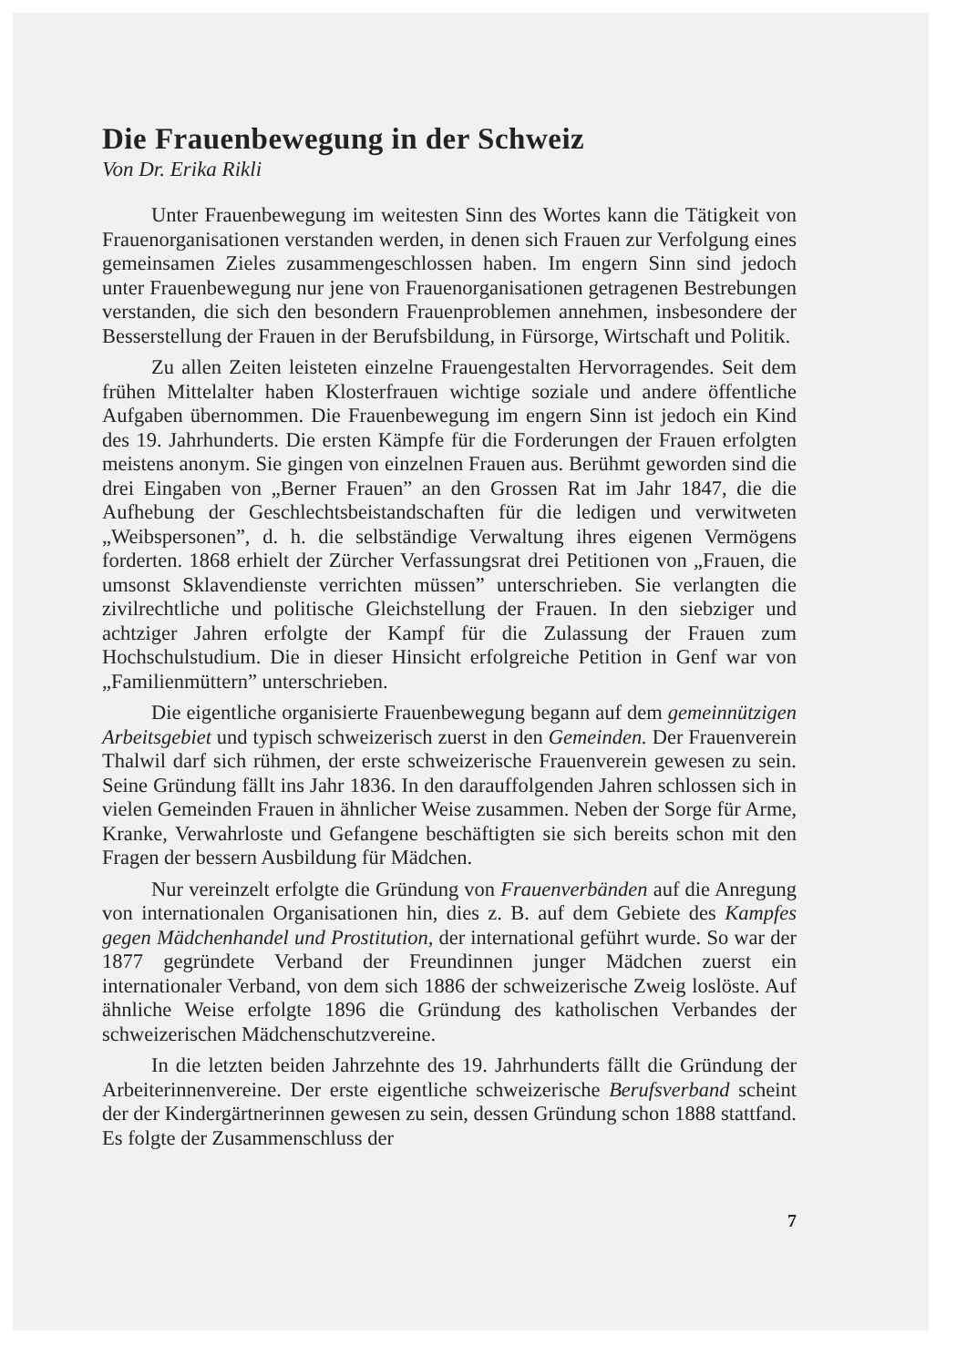Die Frauenbewegung in der Schweiz
Von Dr. Erika Rikli
Unter Frauenbewegung im weitesten Sinn des Wortes kann die Tätigkeit von Frauenorganisationen verstanden werden, in denen sich Frauen zur Verfolgung eines gemeinsamen Zieles zusammengeschlossen haben. Im engern Sinn sind jedoch unter Frauenbewegung nur jene von Frauenorganisationen getragenen Bestrebungen verstanden, die sich den besondern Frauenproblemen annehmen, insbesondere der Besserstellung der Frauen in der Berufsbildung, in Fürsorge, Wirtschaft und Politik.
Zu allen Zeiten leisteten einzelne Frauengestalten Hervorragendes. Seit dem frühen Mittelalter haben Klosterfrauen wichtige soziale und andere öffentliche Aufgaben übernommen. Die Frauenbewegung im engern Sinn ist jedoch ein Kind des 19. Jahrhunderts. Die ersten Kämpfe für die Forderungen der Frauen erfolgten meistens anonym. Sie gingen von einzelnen Frauen aus. Berühmt geworden sind die drei Eingaben von „Berner Frauen” an den Grossen Rat im Jahr 1847, die die Aufhebung der Geschlechtsbeistandschaften für die ledigen und verwitweten „Weibspersonen”, d. h. die selbständige Verwaltung ihres eigenen Vermögens forderten. 1868 erhielt der Zürcher Verfassungsrat drei Petitionen von „Frauen, die umsonst Sklavendienste verrichten müssen” unterschrieben. Sie verlangten die zivilrechtliche und politische Gleichstellung der Frauen. In den siebziger und achtziger Jahren erfolgte der Kampf für die Zulassung der Frauen zum Hochschulstudium. Die in dieser Hinsicht erfolgreiche Petition in Genf war von „Familienmüttern” unterschrieben.
Die eigentliche organisierte Frauenbewegung begann auf dem gemeinnützigen Arbeitsgebiet und typisch schweizerisch zuerst in den Gemeinden. Der Frauenverein Thalwil darf sich rühmen, der erste schweizerische Frauenverein gewesen zu sein. Seine Gründung fällt ins Jahr 1836. In den darauffolgenden Jahren schlossen sich in vielen Gemeinden Frauen in ähnlicher Weise zusammen. Neben der Sorge für Arme, Kranke, Verwahrloste und Gefangene beschäftigten sie sich bereits schon mit den Fragen der bessern Ausbildung für Mädchen.
Nur vereinzelt erfolgte die Gründung von Frauenverbänden auf die Anregung von internationalen Organisationen hin, dies z. B. auf dem Gebiete des Kampfes gegen Mädchenhandel und Prostitution, der international geführt wurde. So war der 1877 gegründete Verband der Freundinnen junger Mädchen zuerst ein internationaler Verband, von dem sich 1886 der schweizerische Zweig loslöste. Auf ähnliche Weise erfolgte 1896 die Gründung des katholischen Verbandes der schweizerischen Mädchenschutzvereine.
In die letzten beiden Jahrzehnte des 19. Jahrhunderts fällt die Gründung der Arbeiterinnenvereine. Der erste eigentliche schweizerische Berufsverband scheint der der Kindergärtnerinnen gewesen zu sein, dessen Gründung schon 1888 stattfand. Es folgte der Zusammenschluss der
7